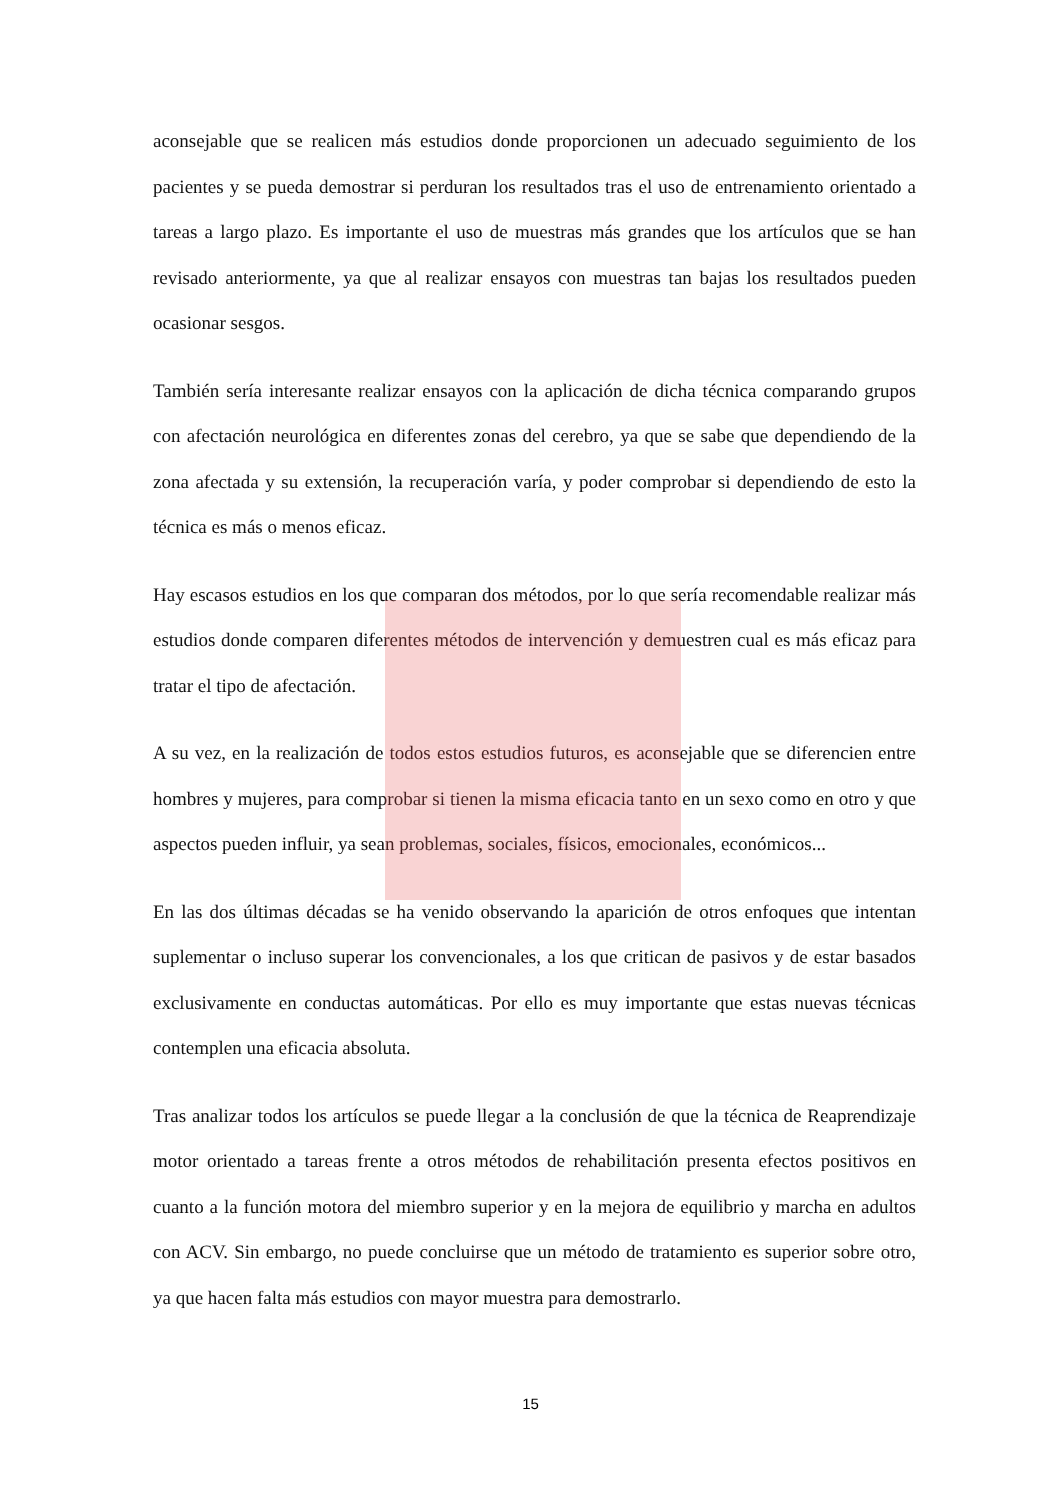aconsejable que se realicen más estudios donde proporcionen un adecuado seguimiento de los pacientes y se pueda demostrar si perduran los resultados tras el uso de entrenamiento orientado a tareas a largo plazo. Es importante el uso de muestras más grandes que los artículos que se han revisado anteriormente, ya que al realizar ensayos con muestras tan bajas los resultados pueden ocasionar sesgos.
También sería interesante realizar ensayos con la aplicación de dicha técnica comparando grupos con afectación neurológica en diferentes zonas del cerebro, ya que se sabe que dependiendo de la zona afectada y su extensión, la recuperación varía, y poder comprobar si dependiendo de esto la técnica es más o menos eficaz.
Hay escasos estudios en los que comparan dos métodos, por lo que sería recomendable realizar más estudios donde comparen diferentes métodos de intervención y demuestren cual es más eficaz para tratar el tipo de afectación.
A su vez, en la realización de todos estos estudios futuros, es aconsejable que se diferencien entre hombres y mujeres, para comprobar si tienen la misma eficacia tanto en un sexo como en otro y que aspectos pueden influir, ya sean problemas, sociales, físicos, emocionales, económicos...
En las dos últimas décadas se ha venido observando la aparición de otros enfoques que intentan suplementar o incluso superar los convencionales, a los que critican de pasivos y de estar basados exclusivamente en conductas automáticas. Por ello es muy importante que estas nuevas técnicas contemplen una eficacia absoluta.
Tras analizar todos los artículos se puede llegar a la conclusión de que la técnica de Reaprendizaje motor orientado a tareas frente a otros métodos de rehabilitación presenta efectos positivos en cuanto a la función motora del miembro superior y en la mejora de equilibrio y marcha en adultos con ACV. Sin embargo, no puede concluirse que un método de tratamiento es superior sobre otro, ya que hacen falta más estudios con mayor muestra para demostrarlo.
15